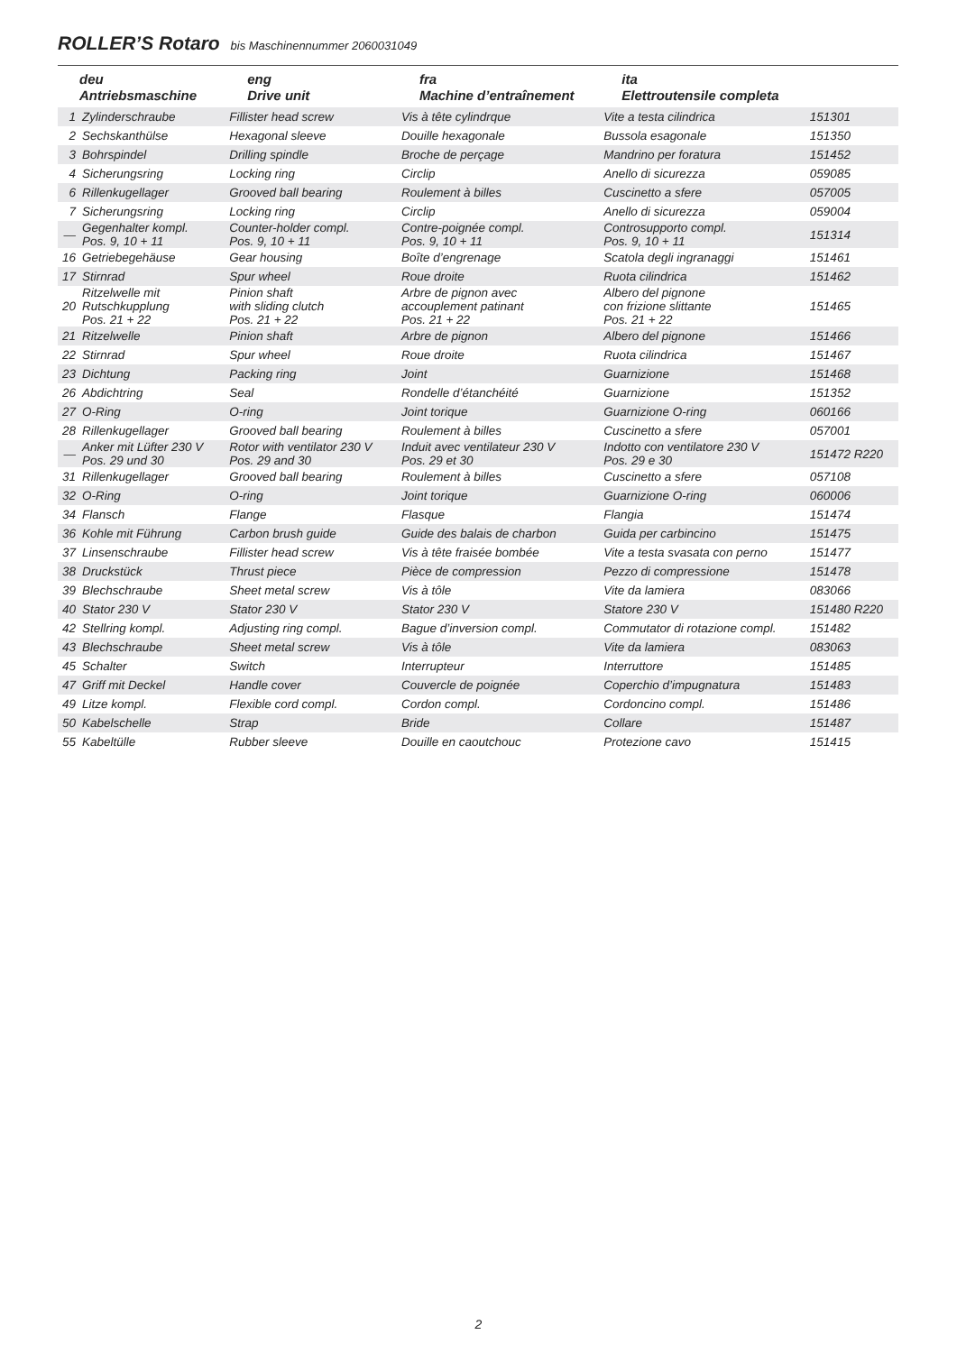ROLLER’S Rotaro bis Maschinennummer 2060031049
| deu Antriebsmaschine | | eng Drive unit | fra Machine d’entraînement | ita Elettroutensile completa | |
| --- | --- | --- | --- | --- | --- |
| 1 | Zylinderschraube | Fillister head screw | Vis à tête cylindrque | Vite a testa cilindrica | 151301 |
| 2 | Sechskanthülse | Hexagonal sleeve | Douille hexagonale | Bussola esagonale | 151350 |
| 3 | Bohrspindel | Drilling spindle | Broche de perçage | Mandrino per foratura | 151452 |
| 4 | Sicherungsring | Locking ring | Circlip | Anello di sicurezza | 059085 |
| 6 | Rillenkugellager | Grooved ball bearing | Roulement à billes | Cuscinetto a sfere | 057005 |
| 7 | Sicherungsring | Locking ring | Circlip | Anello di sicurezza | 059004 |
| — | Gegenhalter kompl. Pos. 9, 10 + 11 | Counter-holder compl. Pos. 9, 10 + 11 | Contre-poignée compl. Pos. 9, 10 + 11 | Controsupporto compl. Pos. 9, 10 + 11 | 151314 |
| 16 | Getriebegehäuse | Gear housing | Boîte d’engrenage | Scatola degli ingranaggi | 151461 |
| 17 | Stirnrad | Spur wheel | Roue droite | Ruota cilindrica | 151462 |
| 20 | Ritzelwelle mit Rutschkupplung Pos. 21 + 22 | Pinion shaft with sliding clutch Pos. 21 + 22 | Arbre de pignon avec accouplement patinant Pos. 21 + 22 | Albero del pignone con frizione slittante Pos. 21 + 22 | 151465 |
| 21 | Ritzelwelle | Pinion shaft | Arbre de pignon | Albero del pignone | 151466 |
| 22 | Stirnrad | Spur wheel | Roue droite | Ruota cilindrica | 151467 |
| 23 | Dichtung | Packing ring | Joint | Guarnizione | 151468 |
| 26 | Abdichtring | Seal | Rondelle d’étanchéité | Guarnizione | 151352 |
| 27 | O-Ring | O-ring | Joint torique | Guarnizione O-ring | 060166 |
| 28 | Rillenkugellager | Grooved ball bearing | Roulement à billes | Cuscinetto a sfere | 057001 |
| — | Anker mit Lüfter 230 V Pos. 29 und 30 | Rotor with ventilator 230 V Pos. 29 and 30 | Induit avec ventilateur 230 V Pos. 29 et 30 | Indotto con ventilatore 230 V Pos. 29 e 30 | 151472 R220 |
| 31 | Rillenkugellager | Grooved ball bearing | Roulement à billes | Cuscinetto a sfere | 057108 |
| 32 | O-Ring | O-ring | Joint torique | Guarnizione O-ring | 060006 |
| 34 | Flansch | Flange | Flasque | Flangia | 151474 |
| 36 | Kohle mit Führung | Carbon brush guide | Guide des balais de charbon | Guida per carbincino | 151475 |
| 37 | Linsenschraube | Fillister head screw | Vis à tête fraisée bombée | Vite a testa svasata con perno | 151477 |
| 38 | Druckstück | Thrust piece | Pièce de compression | Pezzo di compressione | 151478 |
| 39 | Blechschraube | Sheet metal screw | Vis à tôle | Vite da lamiera | 083066 |
| 40 | Stator 230 V | Stator 230 V | Stator 230 V | Statore 230 V | 151480 R220 |
| 42 | Stellring kompl. | Adjusting ring compl. | Bague d’inversion compl. | Commutator di rotazione compl. | 151482 |
| 43 | Blechschraube | Sheet metal screw | Vis à tôle | Vite da lamiera | 083063 |
| 45 | Schalter | Switch | Interrupteur | Interruttore | 151485 |
| 47 | Griff mit Deckel | Handle cover | Couvercle de poignée | Coperchio d’impugnatura | 151483 |
| 49 | Litze kompl. | Flexible cord compl. | Cordon compl. | Cordoncino compl. | 151486 |
| 50 | Kabelschelle | Strap | Bride | Collare | 151487 |
| 55 | Kabeltülle | Rubber sleeve | Douille en caoutchouc | Protezione cavo | 151415 |
2